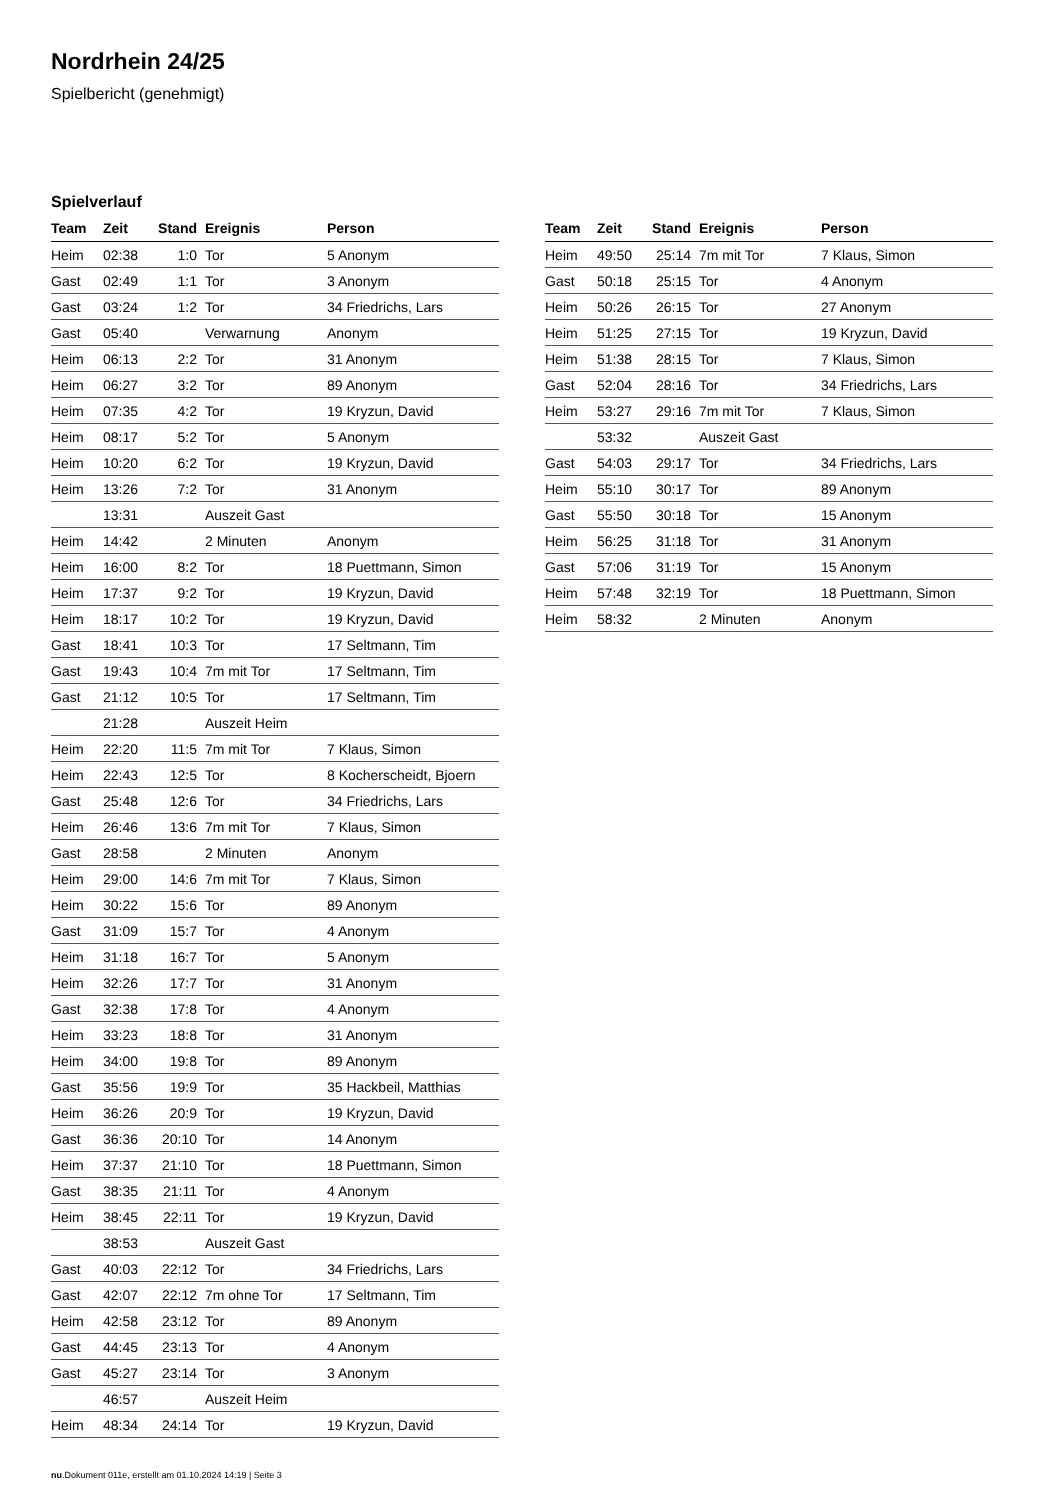Nordrhein 24/25
Spielbericht (genehmigt)
Spielverlauf
| Team | Zeit | Stand | Ereignis | Person |
| --- | --- | --- | --- | --- |
| Heim | 02:38 | 1:0 | Tor | 5 Anonym |
| Gast | 02:49 | 1:1 | Tor | 3 Anonym |
| Gast | 03:24 | 1:2 | Tor | 34 Friedrichs, Lars |
| Gast | 05:40 | | Verwarnung | Anonym |
| Heim | 06:13 | 2:2 | Tor | 31 Anonym |
| Heim | 06:27 | 3:2 | Tor | 89 Anonym |
| Heim | 07:35 | 4:2 | Tor | 19 Kryzun, David |
| Heim | 08:17 | 5:2 | Tor | 5 Anonym |
| Heim | 10:20 | 6:2 | Tor | 19 Kryzun, David |
| Heim | 13:26 | 7:2 | Tor | 31 Anonym |
| | 13:31 | | Auszeit Gast | |
| Heim | 14:42 | | 2 Minuten | Anonym |
| Heim | 16:00 | 8:2 | Tor | 18 Puettmann, Simon |
| Heim | 17:37 | 9:2 | Tor | 19 Kryzun, David |
| Heim | 18:17 | 10:2 | Tor | 19 Kryzun, David |
| Gast | 18:41 | 10:3 | Tor | 17 Seltmann, Tim |
| Gast | 19:43 | 10:4 | 7m mit Tor | 17 Seltmann, Tim |
| Gast | 21:12 | 10:5 | Tor | 17 Seltmann, Tim |
| | 21:28 | | Auszeit Heim | |
| Heim | 22:20 | 11:5 | 7m mit Tor | 7 Klaus, Simon |
| Heim | 22:43 | 12:5 | Tor | 8 Kocherscheidt, Bjoern |
| Gast | 25:48 | 12:6 | Tor | 34 Friedrichs, Lars |
| Heim | 26:46 | 13:6 | 7m mit Tor | 7 Klaus, Simon |
| Gast | 28:58 | | 2 Minuten | Anonym |
| Heim | 29:00 | 14:6 | 7m mit Tor | 7 Klaus, Simon |
| Heim | 30:22 | 15:6 | Tor | 89 Anonym |
| Gast | 31:09 | 15:7 | Tor | 4 Anonym |
| Heim | 31:18 | 16:7 | Tor | 5 Anonym |
| Heim | 32:26 | 17:7 | Tor | 31 Anonym |
| Gast | 32:38 | 17:8 | Tor | 4 Anonym |
| Heim | 33:23 | 18:8 | Tor | 31 Anonym |
| Heim | 34:00 | 19:8 | Tor | 89 Anonym |
| Gast | 35:56 | 19:9 | Tor | 35 Hackbeil, Matthias |
| Heim | 36:26 | 20:9 | Tor | 19 Kryzun, David |
| Gast | 36:36 | 20:10 | Tor | 14 Anonym |
| Heim | 37:37 | 21:10 | Tor | 18 Puettmann, Simon |
| Gast | 38:35 | 21:11 | Tor | 4 Anonym |
| Heim | 38:45 | 22:11 | Tor | 19 Kryzun, David |
| | 38:53 | | Auszeit Gast | |
| Gast | 40:03 | 22:12 | Tor | 34 Friedrichs, Lars |
| Gast | 42:07 | 22:12 | 7m ohne Tor | 17 Seltmann, Tim |
| Heim | 42:58 | 23:12 | Tor | 89 Anonym |
| Gast | 44:45 | 23:13 | Tor | 4 Anonym |
| Gast | 45:27 | 23:14 | Tor | 3 Anonym |
| | 46:57 | | Auszeit Heim | |
| Heim | 48:34 | 24:14 | Tor | 19 Kryzun, David |
| Team | Zeit | Stand | Ereignis | Person |
| --- | --- | --- | --- | --- |
| Heim | 49:50 | 25:14 | 7m mit Tor | 7 Klaus, Simon |
| Gast | 50:18 | 25:15 | Tor | 4 Anonym |
| Heim | 50:26 | 26:15 | Tor | 27 Anonym |
| Heim | 51:25 | 27:15 | Tor | 19 Kryzun, David |
| Heim | 51:38 | 28:15 | Tor | 7 Klaus, Simon |
| Gast | 52:04 | 28:16 | Tor | 34 Friedrichs, Lars |
| Heim | 53:27 | 29:16 | 7m mit Tor | 7 Klaus, Simon |
| | 53:32 | | Auszeit Gast | |
| Gast | 54:03 | 29:17 | Tor | 34 Friedrichs, Lars |
| Heim | 55:10 | 30:17 | Tor | 89 Anonym |
| Gast | 55:50 | 30:18 | Tor | 15 Anonym |
| Heim | 56:25 | 31:18 | Tor | 31 Anonym |
| Gast | 57:06 | 31:19 | Tor | 15 Anonym |
| Heim | 57:48 | 32:19 | Tor | 18 Puettmann, Simon |
| Heim | 58:32 | | 2 Minuten | Anonym |
nu.Dokument 011e, erstellt am 01.10.2024 14:19 | Seite 3